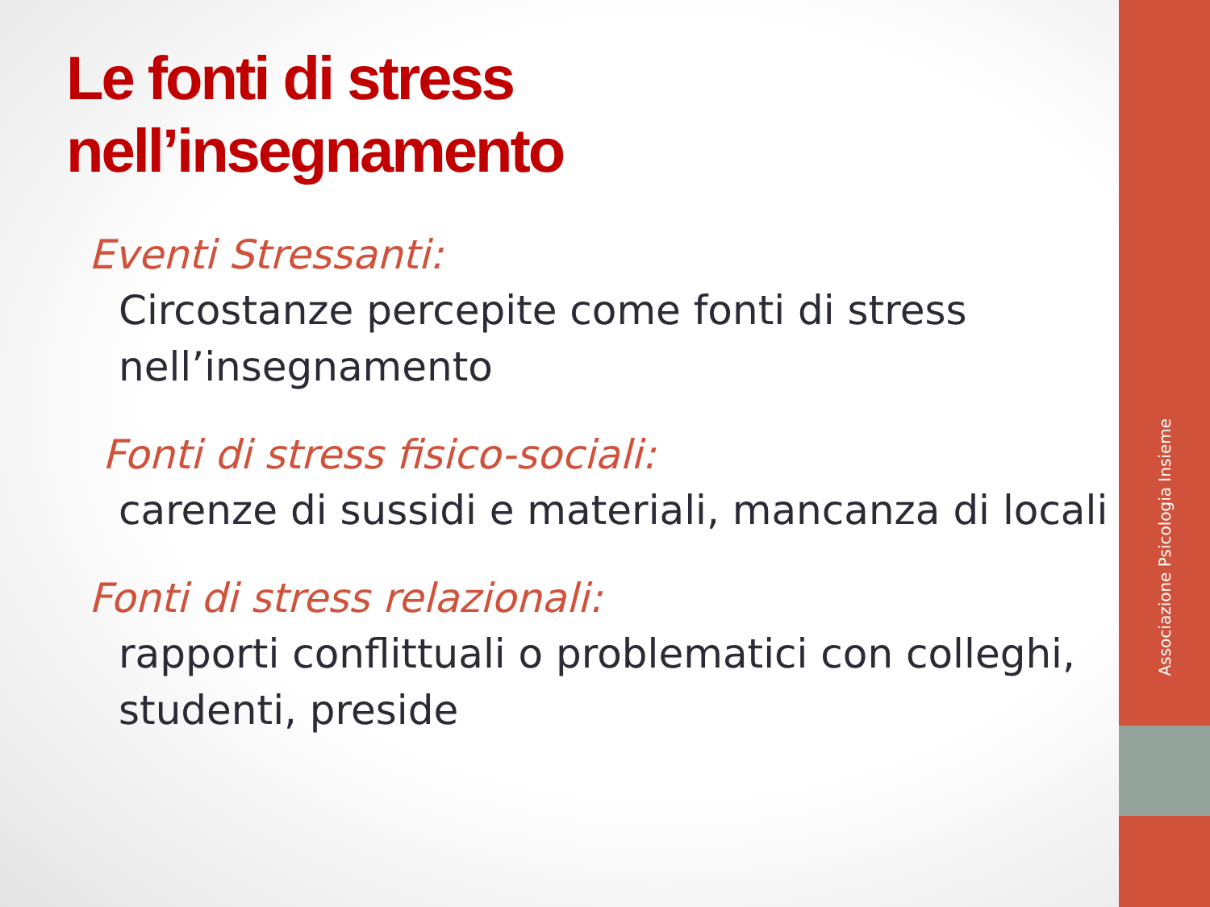Le fonti di stress
nell’insegnamento
Eventi Stressanti:
Circostanze percepite come fonti di stress nell’insegnamento
Fonti di stress fisico-sociali:
carenze di sussidi e materiali, mancanza di locali
Fonti di stress relazionali:
rapporti conflittuali o problematici con colleghi, studenti, preside
Associazione Psicologia Insieme